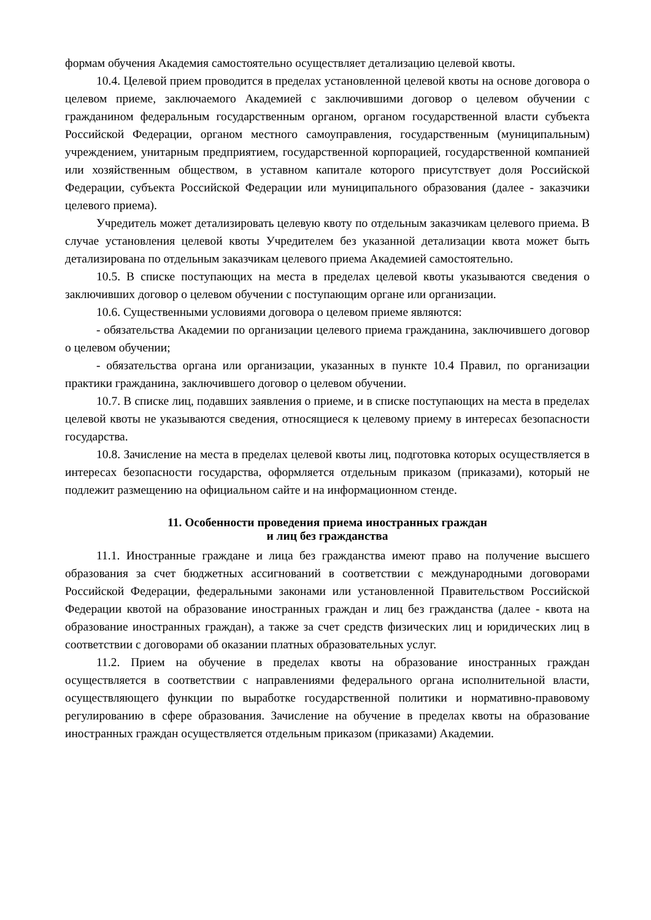формам обучения Академия самостоятельно осуществляет детализацию целевой квоты.
10.4. Целевой прием проводится в пределах установленной целевой квоты на основе договора о целевом приеме, заключаемого Академией с заключившими договор о целевом обучении с гражданином федеральным государственным органом, органом государственной власти субъекта Российской Федерации, органом местного самоуправления, государственным (муниципальным) учреждением, унитарным предприятием, государственной корпорацией, государственной компанией или хозяйственным обществом, в уставном капитале которого присутствует доля Российской Федерации, субъекта Российской Федерации или муниципального образования (далее - заказчики целевого приема).
Учредитель может детализировать целевую квоту по отдельным заказчикам целевого приема. В случае установления целевой квоты Учредителем без указанной детализации квота может быть детализирована по отдельным заказчикам целевого приема Академией самостоятельно.
10.5. В списке поступающих на места в пределах целевой квоты указываются сведения о заключивших договор о целевом обучении с поступающим органе или организации.
10.6. Существенными условиями договора о целевом приеме являются:
- обязательства Академии по организации целевого приема гражданина, заключившего договор о целевом обучении;
- обязательства органа или организации, указанных в пункте 10.4 Правил, по организации практики гражданина, заключившего договор о целевом обучении.
10.7. В списке лиц, подавших заявления о приеме, и в списке поступающих на места в пределах целевой квоты не указываются сведения, относящиеся к целевому приему в интересах безопасности государства.
10.8. Зачисление на места в пределах целевой квоты лиц, подготовка которых осуществляется в интересах безопасности государства, оформляется отдельным приказом (приказами), который не подлежит размещению на официальном сайте и на информационном стенде.
11. Особенности проведения приема иностранных граждан
и лиц без гражданства
11.1. Иностранные граждане и лица без гражданства имеют право на получение высшего образования за счет бюджетных ассигнований в соответствии с международными договорами Российской Федерации, федеральными законами или установленной Правительством Российской Федерации квотой на образование иностранных граждан и лиц без гражданства (далее - квота на образование иностранных граждан), а также за счет средств физических лиц и юридических лиц в соответствии с договорами об оказании платных образовательных услуг.
11.2. Прием на обучение в пределах квоты на образование иностранных граждан осуществляется в соответствии с направлениями федерального органа исполнительной власти, осуществляющего функции по выработке государственной политики и нормативно-правовому регулированию в сфере образования. Зачисление на обучение в пределах квоты на образование иностранных граждан осуществляется отдельным приказом (приказами) Академии.